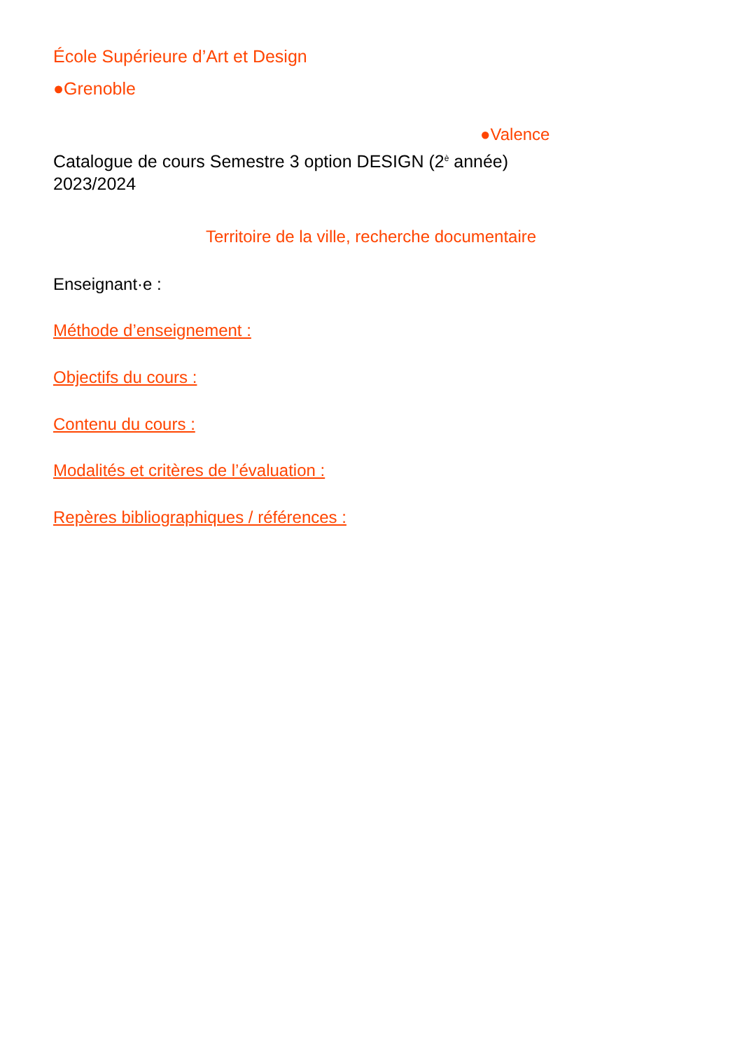École Supérieure d’Art et Design
●Grenoble
●Valence
Catalogue de cours Semestre 3 option DESIGN (2<sup>è</sup> année)
2023/2024
Territoire de la ville, recherche documentaire
Enseignant·e :
Méthode d’enseignement :
Objectifs du cours :
Contenu du cours :
Modalités et critères de l’évaluation :
Repères bibliographiques / références :